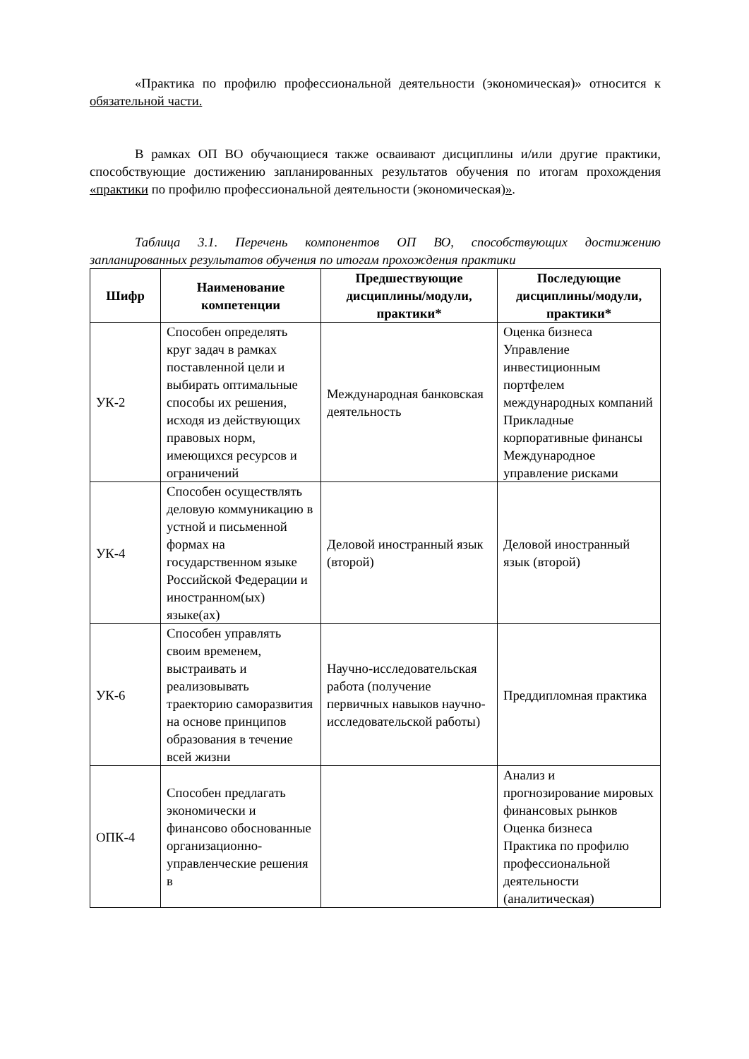«Практика по профилю профессиональной деятельности (экономическая)» относится к обязательной части.
В рамках ОП ВО обучающиеся также осваивают дисциплины и/или другие практики, способствующие достижению запланированных результатов обучения по итогам прохождения «практики по профилю профессиональной деятельности (экономическая)».
Таблица 3.1. Перечень компонентов ОП ВО, способствующих достижению запланированных результатов обучения по итогам прохождения практики
| Шифр | Наименование компетенции | Предшествующие дисциплины/модули, практики* | Последующие дисциплины/модули, практики* |
| --- | --- | --- | --- |
| УК-2 | Способен определять круг задач в рамках поставленной цели и выбирать оптимальные способы их решения, исходя из действующих правовых норм, имеющихся ресурсов и ограничений | Международная банковская деятельность | Оценка бизнеса Управление инвестиционным портфелем международных компаний Прикладные корпоративные финансы Международное управление рисками |
| УК-4 | Способен осуществлять деловую коммуникацию в устной и письменной формах на государственном языке Российской Федерации и иностранном(ых) языке(ах) | Деловой иностранный язык (второй) | Деловой иностранный язык (второй) |
| УК-6 | Способен управлять своим временем, выстраивать и реализовывать траекторию саморазвития на основе принципов образования в течение всей жизни | Научно-исследовательская работа (получение первичных навыков научно-исследовательской работы) | Преддипломная практика |
| ОПК-4 | Способен предлагать экономически и финансово обоснованные организационно-управленческие решения в | | Анализ и прогнозирование мировых финансовых рынков Оценка бизнеса Практика по профилю профессиональной деятельности (аналитическая) |